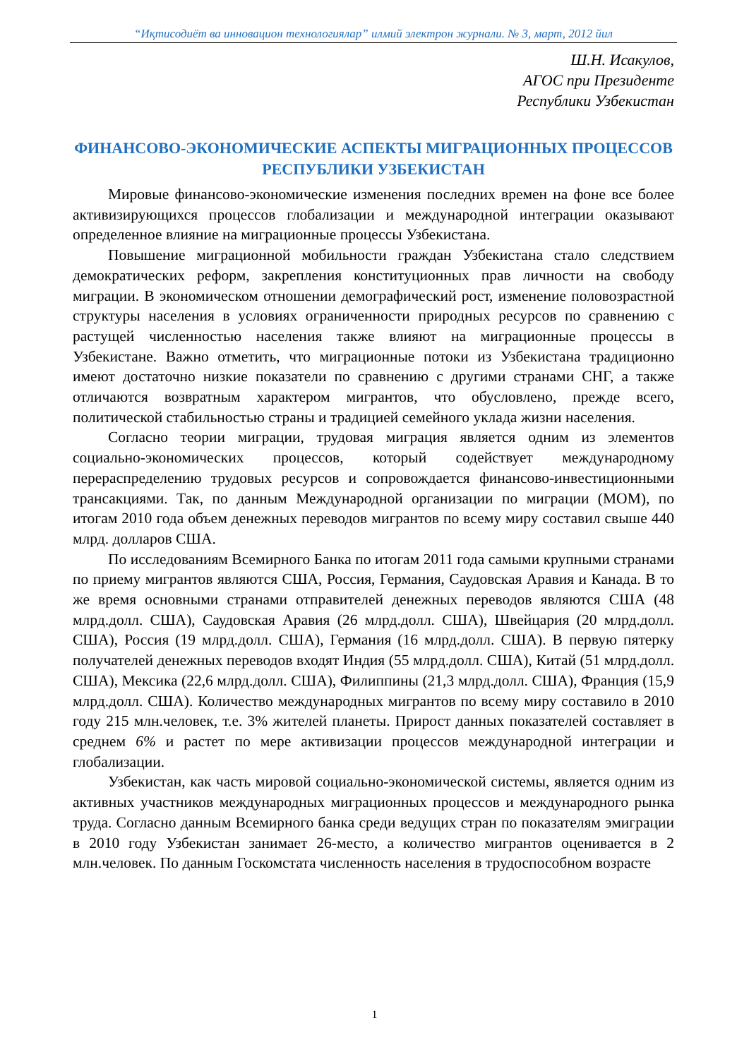“Иқтисодиёт ва инновацион технологиялар” илмий электрон журнали. № 3, март, 2012 йил
Ш.Н. Исакулов,
АГОС при Президенте
Республики Узбекистан
ФИНАНСОВО-ЭКОНОМИЧЕСКИЕ АСПЕКТЫ МИГРАЦИОННЫХ ПРОЦЕССОВ РЕСПУБЛИКИ УЗБЕКИСТАН
Мировые финансово-экономические изменения последних времен на фоне все более активизирующихся процессов глобализации и международной интеграции оказывают определенное влияние на миграционные процессы Узбекистана.
Повышение миграционной мобильности граждан Узбекистана стало следствием демократических реформ, закрепления конституционных прав личности на свободу миграции. В экономическом отношении демографический рост, изменение половозрастной структуры населения в условиях ограниченности природных ресурсов по сравнению с растущей численностью населения также влияют на миграционные процессы в Узбекистане. Важно отметить, что миграционные потоки из Узбекистана традиционно имеют достаточно низкие показатели по сравнению с другими странами СНГ, а также отличаются возвратным характером мигрантов, что обусловлено, прежде всего, политической стабильностью страны и традицией семейного уклада жизни населения.
Согласно теории миграции, трудовая миграция является одним из элементов социально-экономических процессов, который содействует международному перераспределению трудовых ресурсов и сопровождается финансово-инвестиционными трансакциями. Так, по данным Международной организации по миграции (МОМ), по итогам 2010 года объем денежных переводов мигрантов по всему миру составил свыше 440 млрд. долларов США.
По исследованиям Всемирного Банка по итогам 2011 года самыми крупными странами по приему мигрантов являются США, Россия, Германия, Саудовская Аравия и Канада. В то же время основными странами отправителей денежных переводов являются США (48 млрд.долл. США), Саудовская Аравия (26 млрд.долл. США), Швейцария (20 млрд.долл. США), Россия (19 млрд.долл. США), Германия (16 млрд.долл. США). В первую пятерку получателей денежных переводов входят Индия (55 млрд.долл. США), Китай (51 млрд.долл. США), Мексика (22,6 млрд.долл. США), Филиппины (21,3 млрд.долл. США), Франция (15,9 млрд.долл. США). Количество международных мигрантов по всему миру составило в 2010 году 215 млн.человек, т.е. 3% жителей планеты. Прирост данных показателей составляет в среднем 6% и растет по мере активизации процессов международной интеграции и глобализации.
Узбекистан, как часть мировой социально-экономической системы, является одним из активных участников международных миграционных процессов и международного рынка труда. Согласно данным Всемирного банка среди ведущих стран по показателям эмиграции в 2010 году Узбекистан занимает 26-место, а количество мигрантов оценивается в 2 млн.человек. По данным Госкомстата численность населения в трудоспособном возрасте
1